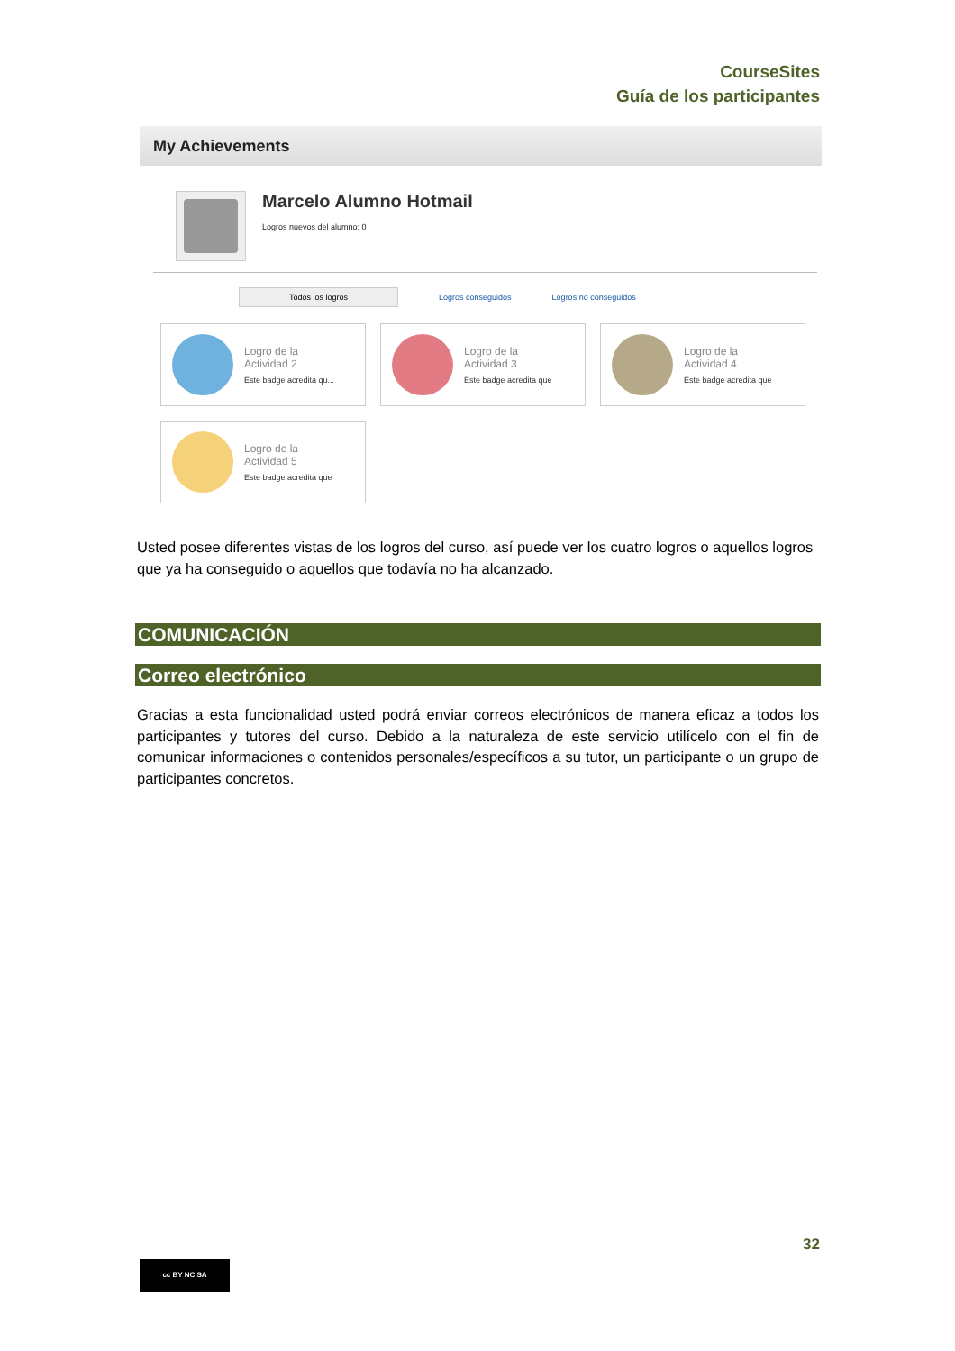CourseSites
Guía de los participantes
My Achievements
Marcelo Alumno Hotmail
Logros nuevos del alumno: 0
Todos los logros
Logros conseguidos Logros no conseguidos
Logro de la
Actividad 2
Este badge acredita qu...
Logro de la
Actividad 3
Este badge acredita que
Logro de la
Actividad 4
Este badge acredita que
Logro de la
Actividad 5
Este badge acredita que
Usted posee diferentes vistas de los logros del curso, así puede ver los cuatro logros o aquellos logros que ya ha conseguido o aquellos que todavía no ha alcanzado.
COMUNICACIÓN
Correo electrónico
Gracias a esta funcionalidad usted podrá enviar correos electrónicos de manera eficaz a todos los participantes y tutores del curso. Debido a la naturaleza de este servicio utilícelo con el fin de comunicar informaciones o contenidos personales/específicos a su tutor, un participante o un grupo de participantes concretos.
32
cc BY NC SA